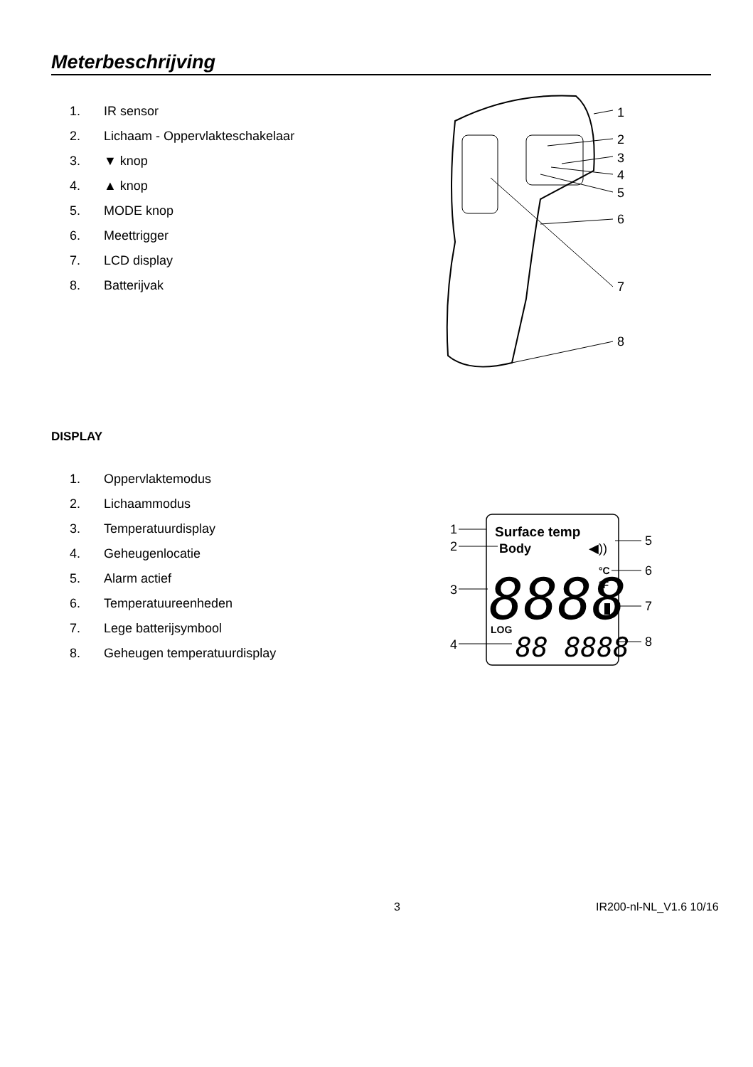Meterbeschrijving
1. IR sensor
2. Lichaam - Oppervlakteschakelaar
3. ▼ knop
4. ▲ knop
5. MODE knop
6. Meettrigger
7. LCD display
8. Batterijvak
1
2
3
4
5
6
7
8
DISPLAY
1. Oppervlaktemodus
2. Lichaammodus
3. Temperatuurdisplay
4. Geheugenlocatie
5. Alarm actief
6. Temperatuureenheden
7. Lege batterijsymbool
8. Geheugen temperatuurdisplay
1
2
3
4
5
6
7
8
Surface temp
Body
◀))
8888
°C
°F
LOG
88 8888
3 IR200-nl-NL_V1.6 10/16